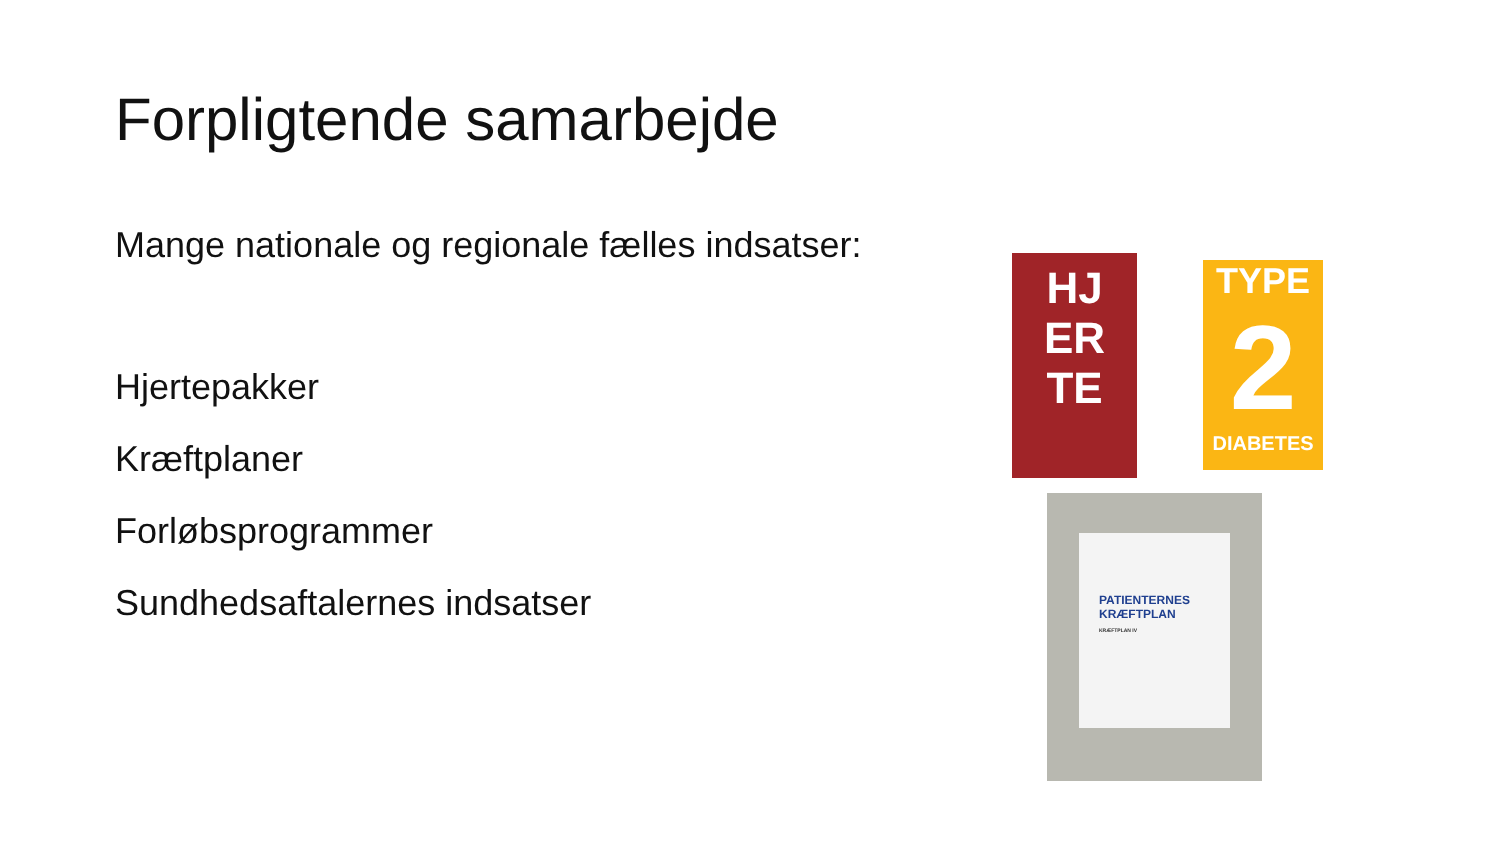Forpligtende samarbejde
Mange nationale og regionale fælles indsatser:
Hjertepakker
Kræftplaner
Forløbsprogrammer
Sundhedsaftalernes indsatser
HJ
ER
TE
TYPE
2
DIABETES
PATIENTERNES
KRÆFTPLAN
KRÆFTPLAN IV